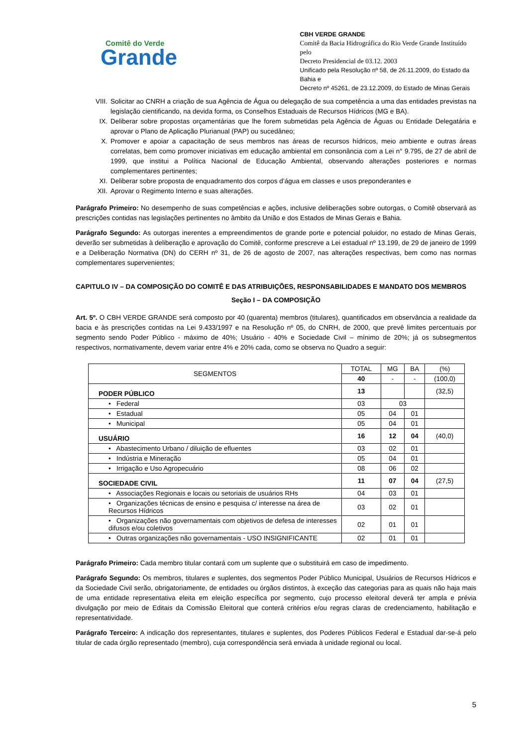Comitê do Verde
Grande
CBH VERDE GRANDE
Comitê da Bacia Hidrográfica do Rio Verde Grande Instituído pelo
Decreto Presidencial de 03.12. 2003
Unificado pela Resolução nº 58, de 26.11.2009, do Estado da Bahia e
Decreto nº 45261, de 23.12.2009, do Estado de Minas Gerais
VIII. Solicitar ao CNRH a criação de sua Agência de Água ou delegação de sua competência a uma das entidades previstas na legislação cientificando, na devida forma, os Conselhos Estaduais de Recursos Hídricos (MG e BA).
IX. Deliberar sobre propostas orçamentárias que lhe forem submetidas pela Agência de Águas ou Entidade Delegatária e aprovar o Plano de Aplicação Plurianual (PAP) ou sucedâneo;
X. Promover e apoiar a capacitação de seus membros nas áreas de recursos hídricos, meio ambiente e outras áreas correlatas, bem como promover iniciativas em educação ambiental em consonância com a Lei n° 9.795, de 27 de abril de 1999, que institui a Política Nacional de Educação Ambiental, observando alterações posteriores e normas complementares pertinentes;
XI. Deliberar sobre proposta de enquadramento dos corpos d’água em classes e usos preponderantes e
XII. Aprovar o Regimento Interno e suas alterações.
Parágrafo Primeiro: No desempenho de suas competências e ações, inclusive deliberações sobre outorgas, o Comitê observará as prescrições contidas nas legislações pertinentes no âmbito da União e dos Estados de Minas Gerais e Bahia.
Parágrafo Segundo: As outorgas inerentes a empreendimentos de grande porte e potencial poluidor, no estado de Minas Gerais, deverão ser submetidas à deliberação e aprovação do Comitê, conforme prescreve a Lei estadual nº 13.199, de 29 de janeiro de 1999 e a Deliberação Normativa (DN) do CERH nº 31, de 26 de agosto de 2007, nas alterações respectivas, bem como nas normas complementares supervenientes;
CAPITULO IV – DA COMPOSIÇÃO DO COMITÊ E DAS ATRIBUIÇÕES, RESPONSABILIDADES E MANDATO DOS MEMBROS
Seção I – DA COMPOSIÇÃO
Art. 5º. O CBH VERDE GRANDE será composto por 40 (quarenta) membros (titulares), quantificados em observância a realidade da bacia e às prescrições contidas na Lei 9.433/1997 e na Resolução nº 05, do CNRH, de 2000, que prevê limites percentuais por segmento sendo Poder Público - máximo de 40%; Usuário - 40% e Sociedade Civil – mínimo de 20%; já os subsegmentos respectivos, normativamente, devem variar entre 4% e 20% cada, como se observa no Quadro a seguir:
| SEGMENTOS | TOTAL | MG | BA | (%) |
| | 40 | - | - | (100,0) |
| PODER PÚBLICO | 13 | | | (32,5) |
| • Federal | 03 | 03 | | |
| • Estadual | 05 | 04 | 01 | |
| • Municipal | 05 | 04 | 01 | |
| USUÁRIO | 16 | 12 | 04 | (40,0) |
| • Abastecimento Urbano / diluição de efluentes | 03 | 02 | 01 | |
| • Indústria e Mineração | 05 | 04 | 01 | |
| • Irrigação e Uso Agropecuário | 08 | 06 | 02 | |
| SOCIEDADE CIVIL | 11 | 07 | 04 | (27,5) |
| • Associações Regionais e locais ou setoriais de usuários RHs | 04 | 03 | 01 | |
| • Organizações técnicas de ensino e pesquisa c/ interesse na área de Recursos Hídricos | 03 | 02 | 01 | |
| • Organizações não governamentais com objetivos de defesa de interesses difusos e/ou coletivos | 02 | 01 | 01 | |
| • Outras organizações não governamentais - USO INSIGNIFICANTE | 02 | 01 | 01 | |
Parágrafo Primeiro: Cada membro titular contará com um suplente que o substituirá em caso de impedimento.
Parágrafo Segundo: Os membros, titulares e suplentes, dos segmentos Poder Público Municipal, Usuários de Recursos Hídricos e da Sociedade Civil serão, obrigatoriamente, de entidades ou órgãos distintos, à exceção das categorias para as quais não haja mais de uma entidade representativa eleita em eleição específica por segmento, cujo processo eleitoral deverá ter ampla e prévia divulgação por meio de Editais da Comissão Eleitoral que conterá critérios e/ou regras claras de credenciamento, habilitação e representatividade.
Parágrafo Terceiro: A indicação dos representantes, titulares e suplentes, dos Poderes Públicos Federal e Estadual dar-se-á pelo titular de cada órgão representado (membro), cuja correspondência será enviada à unidade regional ou local.
5